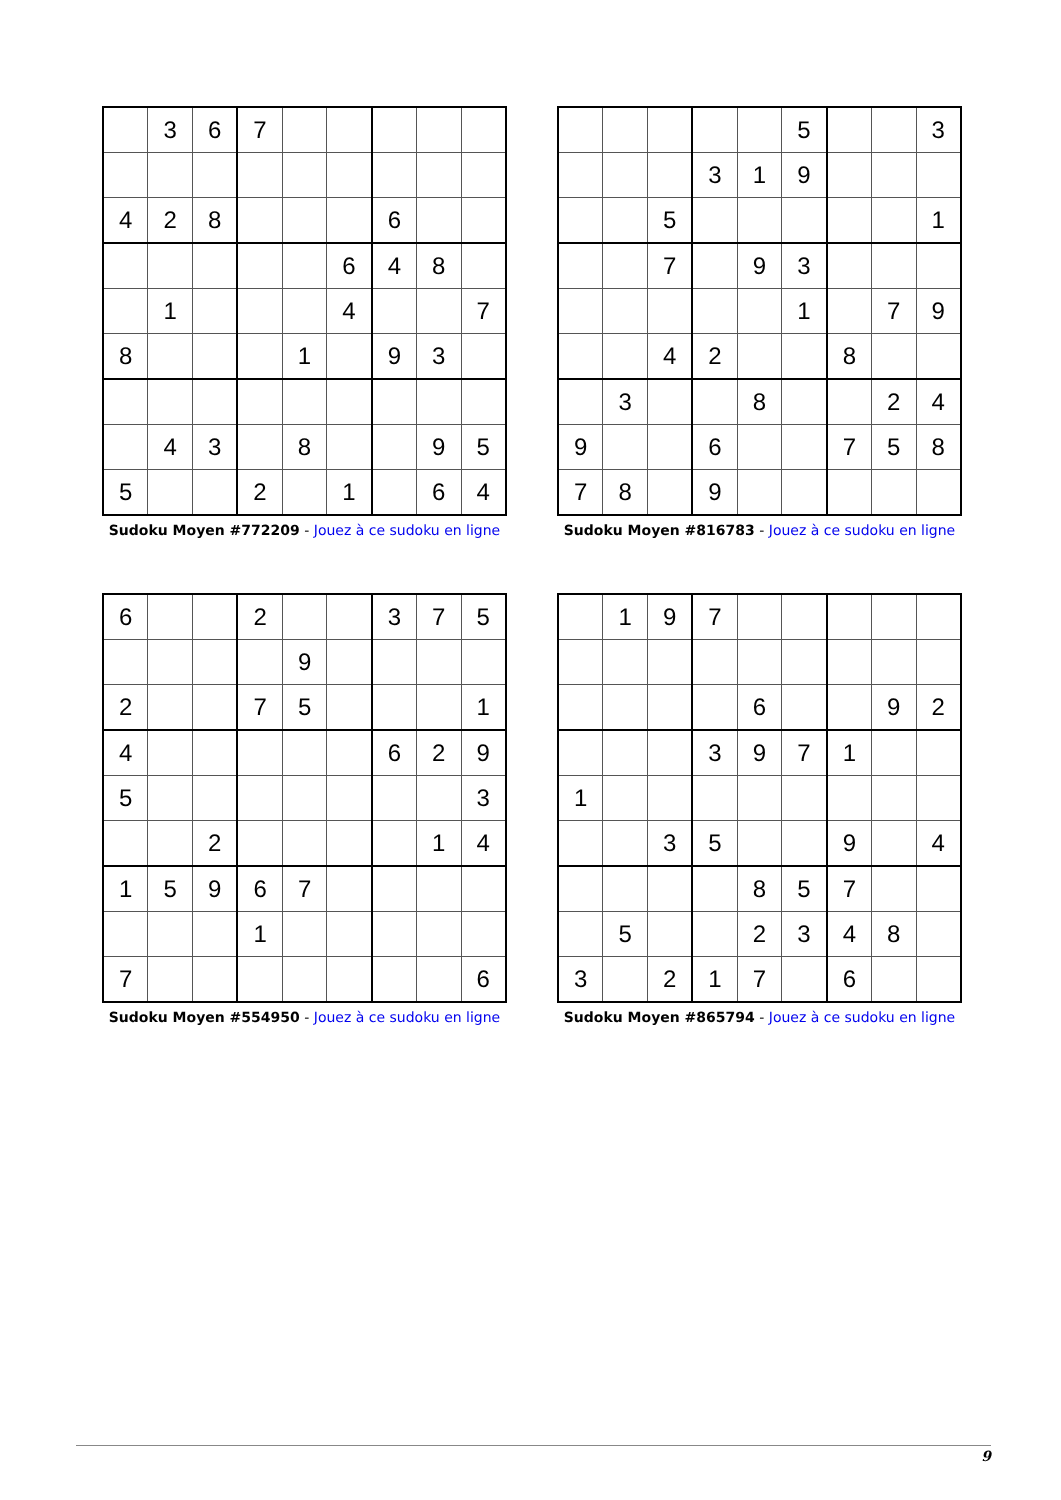| | 3 | 6 | 7 | | | | | |
| 4 | 2 | 8 | | | | 6 | | |
| | | | | | 6 | 4 | 8 | |
| | 1 | | | | 4 | | | 7 |
| 8 | | | | 1 | | 9 | 3 | |
| | 4 | 3 | | 8 | | | 9 | 5 |
| 5 | | | 2 | | 1 | | 6 | 4 |
Sudoku Moyen #772209 - Jouez à ce sudoku en ligne
| | | | | | 5 | | | 3 |
| | | | 3 | 1 | 9 | | | |
| | | 5 | | | | | | 1 |
| | | 7 | | 9 | 3 | | | |
| | | | | | 1 | | 7 | 9 |
| | | 4 | 2 | | | 8 | | |
| | 3 | | | 8 | | | 2 | 4 |
| 9 | | | 6 | | | 7 | 5 | 8 |
| 7 | 8 | | 9 | | | | | |
Sudoku Moyen #816783 - Jouez à ce sudoku en ligne
| 6 | | | 2 | | | 3 | 7 | 5 |
| | | | | 9 | | | | |
| 2 | | | 7 | 5 | | | | 1 |
| 4 | | | | | | 6 | 2 | 9 |
| 5 | | | | | | | | 3 |
| | | 2 | | | | | 1 | 4 |
| 1 | 5 | 9 | 6 | 7 | | | | |
| | | | 1 | | | | | |
| 7 | | | | | | | | 6 |
Sudoku Moyen #554950 - Jouez à ce sudoku en ligne
| | 1 | 9 | 7 | | | | | |
| | | | | 6 | | | 9 | 2 |
| | | | 3 | 9 | 7 | 1 | | |
| 1 | | | | | | | | |
| | | 3 | 5 | | | 9 | | 4 |
| | | | | 8 | 5 | 7 | | |
| | 5 | | | 2 | 3 | 4 | 8 | |
| 3 | | 2 | 1 | 7 | | 6 | | |
Sudoku Moyen #865794 - Jouez à ce sudoku en ligne
9